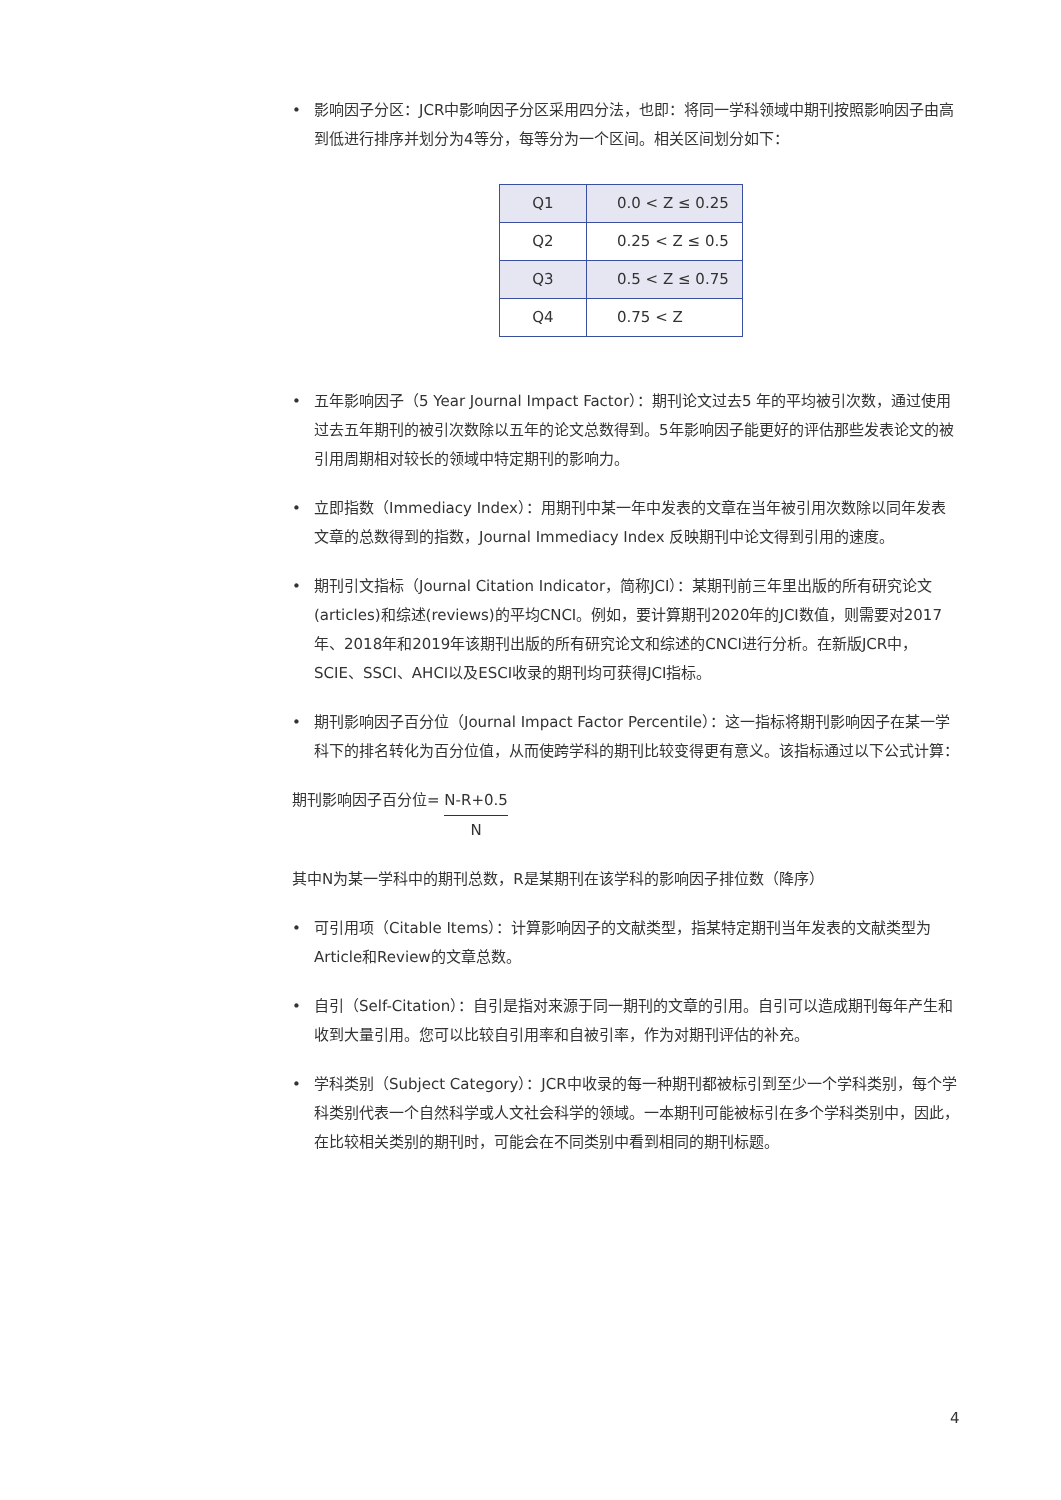• 影响因子分区：JCR中影响因子分区采用四分法，也即：将同一学科领域中期刊按照影响因子由高到低进行排序并划分为4等分，每等分为一个区间。相关区间划分如下：
| Q1 | 0.0 < Z ≤ 0.25 |
| Q2 | 0.25 < Z ≤ 0.5 |
| Q3 | 0.5 < Z ≤ 0.75 |
| Q4 | 0.75 < Z |
• 五年影响因子（5 Year Journal Impact Factor）：期刊论文过去5 年的平均被引次数，通过使用过去五年期刊的被引次数除以五年的论文总数得到。5年影响因子能更好的评估那些发表论文的被引用周期相对较长的领域中特定期刊的影响力。
• 立即指数（Immediacy Index）：用期刊中某一年中发表的文章在当年被引用次数除以同年发表文章的总数得到的指数，Journal Immediacy Index 反映期刊中论文得到引用的速度。
• 期刊引文指标（Journal Citation Indicator，简称JCI）：某期刊前三年里出版的所有研究论文(articles)和综述(reviews)的平均CNCI。例如，要计算期刊2020年的JCI数值，则需要对2017年、2018年和2019年该期刊出版的所有研究论文和综述的CNCI进行分析。在新版JCR中，SCIE、SSCI、AHCI以及ESCI收录的期刊均可获得JCI指标。
• 期刊影响因子百分位（Journal Impact Factor Percentile）：这一指标将期刊影响因子在某一学科下的排名转化为百分位值，从而使跨学科的期刊比较变得更有意义。该指标通过以下公式计算：
期刊影响因子百分位=
N-R+0.5
N
其中N为某一学科中的期刊总数，R是某期刊在该学科的影响因子排位数（降序）
• 可引用项（Citable Items）：计算影响因子的文献类型，指某特定期刊当年发表的文献类型为Article和Review的文章总数。
• 自引（Self-Citation）：自引是指对来源于同一期刊的文章的引用。自引可以造成期刊每年产生和收到大量引用。您可以比较自引用率和自被引率，作为对期刊评估的补充。
• 学科类别（Subject Category）：JCR中收录的每一种期刊都被标引到至少一个学科类别，每个学科类别代表一个自然科学或人文社会科学的领域。一本期刊可能被标引在多个学科类别中，因此，在比较相关类别的期刊时，可能会在不同类别中看到相同的期刊标题。
4